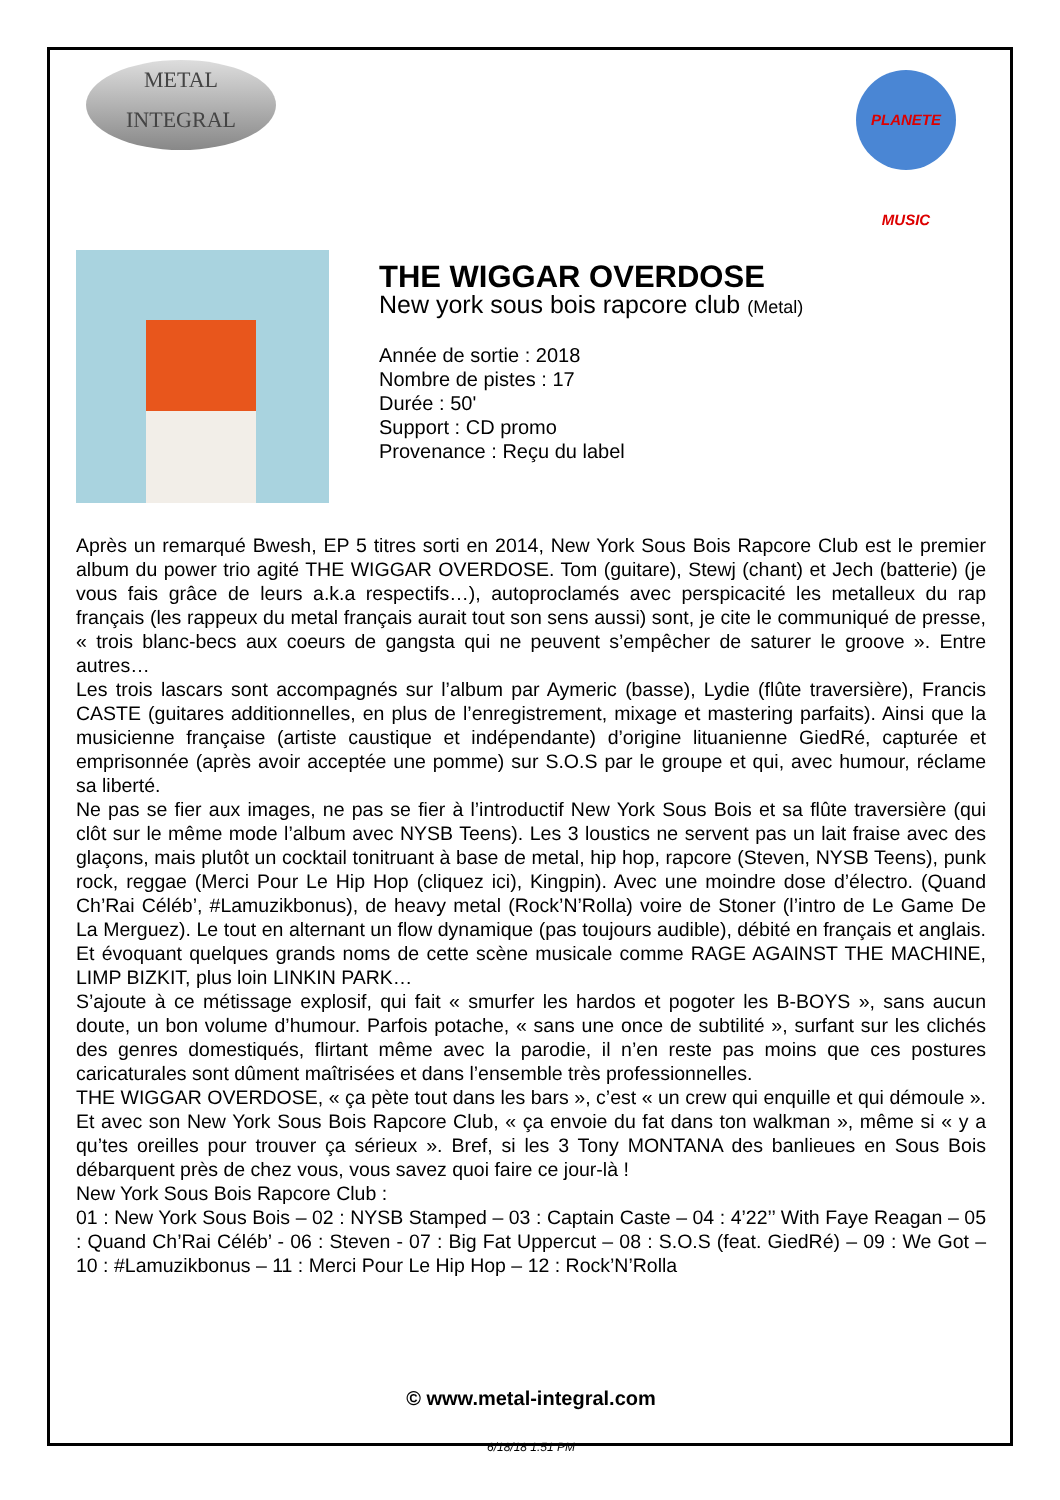METAL
INTEGRAL
PLANETE MUSIC
THE WIGGAR OVERDOSE
New york sous bois rapcore club (Metal)
Année de sortie : 2018
Nombre de pistes : 17
Durée : 50'
Support : CD promo
Provenance : Reçu du label
Après un remarqué Bwesh, EP 5 titres sorti en 2014, New York Sous Bois Rapcore Club est le premier album du power trio agité THE WIGGAR OVERDOSE. Tom (guitare), Stewj (chant) et Jech (batterie) (je vous fais grâce de leurs a.k.a respectifs…), autoproclamés avec perspicacité les metalleux du rap français (les rappeux du metal français aurait tout son sens aussi) sont, je cite le communiqué de presse, « trois blanc-becs aux coeurs de gangsta qui ne peuvent s’empêcher de saturer le groove ». Entre autres…
Les trois lascars sont accompagnés sur l’album par Aymeric (basse), Lydie (flûte traversière), Francis CASTE (guitares additionnelles, en plus de l’enregistrement, mixage et mastering parfaits). Ainsi que la musicienne française (artiste caustique et indépendante) d’origine lituanienne GiedRé, capturée et emprisonnée (après avoir acceptée une pomme) sur S.O.S par le groupe et qui, avec humour, réclame sa liberté.
Ne pas se fier aux images, ne pas se fier à l’introductif New York Sous Bois et sa flûte traversière (qui clôt sur le même mode l’album avec NYSB Teens). Les 3 loustics ne servent pas un lait fraise avec des glaçons, mais plutôt un cocktail tonitruant à base de metal, hip hop, rapcore (Steven, NYSB Teens), punk rock, reggae (Merci Pour Le Hip Hop (cliquez ici), Kingpin). Avec une moindre dose d’électro. (Quand Ch’Rai Céléb’, #Lamuzikbonus), de heavy metal (Rock’N’Rolla) voire de Stoner (l’intro de Le Game De La Merguez). Le tout en alternant un flow dynamique (pas toujours audible), débité en français et anglais. Et évoquant quelques grands noms de cette scène musicale comme RAGE AGAINST THE MACHINE, LIMP BIZKIT, plus loin LINKIN PARK…
S’ajoute à ce métissage explosif, qui fait « smurfer les hardos et pogoter les B-BOYS », sans aucun doute, un bon volume d’humour. Parfois potache, « sans une once de subtilité », surfant sur les clichés des genres domestiqués, flirtant même avec la parodie, il n’en reste pas moins que ces postures caricaturales sont dûment maîtrisées et dans l’ensemble très professionnelles.
THE WIGGAR OVERDOSE, « ça pète tout dans les bars », c’est « un crew qui enquille et qui démoule ». Et avec son New York Sous Bois Rapcore Club, « ça envoie du fat dans ton walkman », même si « y a qu’tes oreilles pour trouver ça sérieux ». Bref, si les 3 Tony MONTANA des banlieues en Sous Bois débarquent près de chez vous, vous savez quoi faire ce jour-là !
New York Sous Bois Rapcore Club :
01 : New York Sous Bois – 02 : NYSB Stamped – 03 : Captain Caste – 04 : 4’22’’ With Faye Reagan – 05 : Quand Ch’Rai Céléb’ - 06 : Steven - 07 : Big Fat Uppercut – 08 : S.O.S (feat. GiedRé) – 09 : We Got – 10 : #Lamuzikbonus – 11 : Merci Pour Le Hip Hop – 12 : Rock’N’Rolla
© www.metal-integral.com
6/18/18 1:51 PM